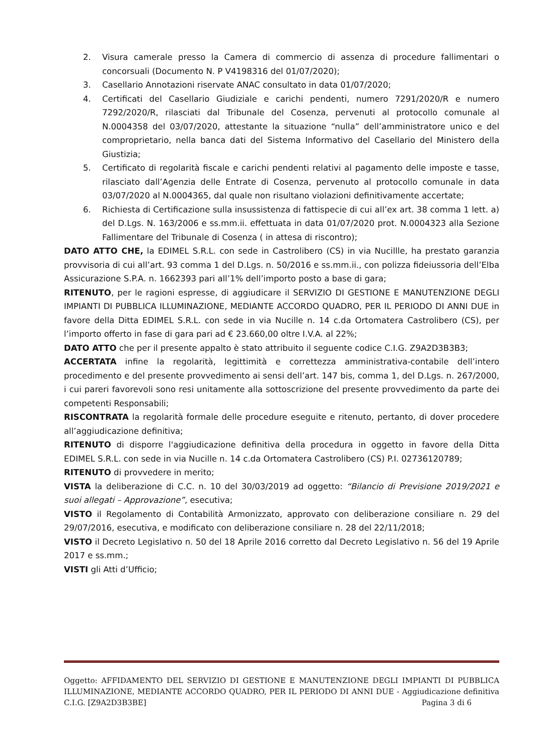2. Visura camerale presso la Camera di commercio di assenza di procedure fallimentari o concorsuali (Documento N. P V4198316 del 01/07/2020);
3. Casellario Annotazioni riservate ANAC consultato in data 01/07/2020;
4. Certificati del Casellario Giudiziale e carichi pendenti, numero 7291/2020/R e numero 7292/2020/R, rilasciati dal Tribunale del Cosenza, pervenuti al protocollo comunale al N.0004358 del 03/07/2020, attestante la situazione “nulla” dell’amministratore unico e del comproprietario, nella banca dati del Sistema Informativo del Casellario del Ministero della Giustizia;
5. Certificato di regolarità fiscale e carichi pendenti relativi al pagamento delle imposte e tasse, rilasciato dall’Agenzia delle Entrate di Cosenza, pervenuto al protocollo comunale in data 03/07/2020 al N.0004365, dal quale non risultano violazioni definitivamente accertate;
6. Richiesta di Certificazione sulla insussistenza di fattispecie di cui all’ex art. 38 comma 1 lett. a) del D.Lgs. N. 163/2006 e ss.mm.ii. effettuata in data 01/07/2020 prot. N.0004323 alla Sezione Fallimentare del Tribunale di Cosenza ( in attesa di riscontro);
DATO ATTO CHE, la EDIMEL S.R.L. con sede in Castrolibero (CS) in via Nucillle, ha prestato garanzia provvisoria di cui all’art. 93 comma 1 del D.Lgs. n. 50/2016 e ss.mm.ii., con polizza fideiussoria dell’Elba Assicurazione S.P.A. n. 1662393 pari all’1% dell’importo posto a base di gara;
RITENUTO, per le ragioni espresse, di aggiudicare il SERVIZIO DI GESTIONE E MANUTENZIONE DEGLI IMPIANTI DI PUBBLICA ILLUMINAZIONE, MEDIANTE ACCORDO QUADRO, PER IL PERIODO DI ANNI DUE in favore della Ditta EDIMEL S.R.L. con sede in via Nucille n. 14 c.da Ortomatera Castrolibero (CS), per l’importo offerto in fase di gara pari ad € 23.660,00 oltre I.V.A. al 22%;
DATO ATTO che per il presente appalto è stato attribuito il seguente codice C.I.G. Z9A2D3B3B3;
ACCERTATA infine la regolarità, legittimità e correttezza amministrativa-contabile dell’intero procedimento e del presente provvedimento ai sensi dell’art. 147 bis, comma 1, del D.Lgs. n. 267/2000, i cui pareri favorevoli sono resi unitamente alla sottoscrizione del presente provvedimento da parte dei competenti Responsabili;
RISCONTRATA la regolarità formale delle procedure eseguite e ritenuto, pertanto, di dover procedere all’aggiudicazione definitiva;
RITENUTO di disporre l'aggiudicazione definitiva della procedura in oggetto in favore della Ditta EDIMEL S.R.L. con sede in via Nucille n. 14 c.da Ortomatera Castrolibero (CS) P.I. 02736120789;
RITENUTO di provvedere in merito;
VISTA la deliberazione di C.C. n. 10 del 30/03/2019 ad oggetto: “Bilancio di Previsione 2019/2021 e suoi allegati – Approvazione”, esecutiva;
VISTO il Regolamento di Contabilità Armonizzato, approvato con deliberazione consiliare n. 29 del 29/07/2016, esecutiva, e modificato con deliberazione consiliare n. 28 del 22/11/2018;
VISTO il Decreto Legislativo n. 50 del 18 Aprile 2016 corretto dal Decreto Legislativo n. 56 del 19 Aprile 2017 e ss.mm.;
VISTI gli Atti d’Ufficio;
Oggetto: AFFIDAMENTO DEL SERVIZIO DI GESTIONE E MANUTENZIONE DEGLI IMPIANTI DI PUBBLICA ILLUMINAZIONE, MEDIANTE ACCORDO QUADRO, PER IL PERIODO DI ANNI DUE - Aggiudicazione definitiva C.I.G. [Z9A2D3B3BE] Pagina 3 di 6